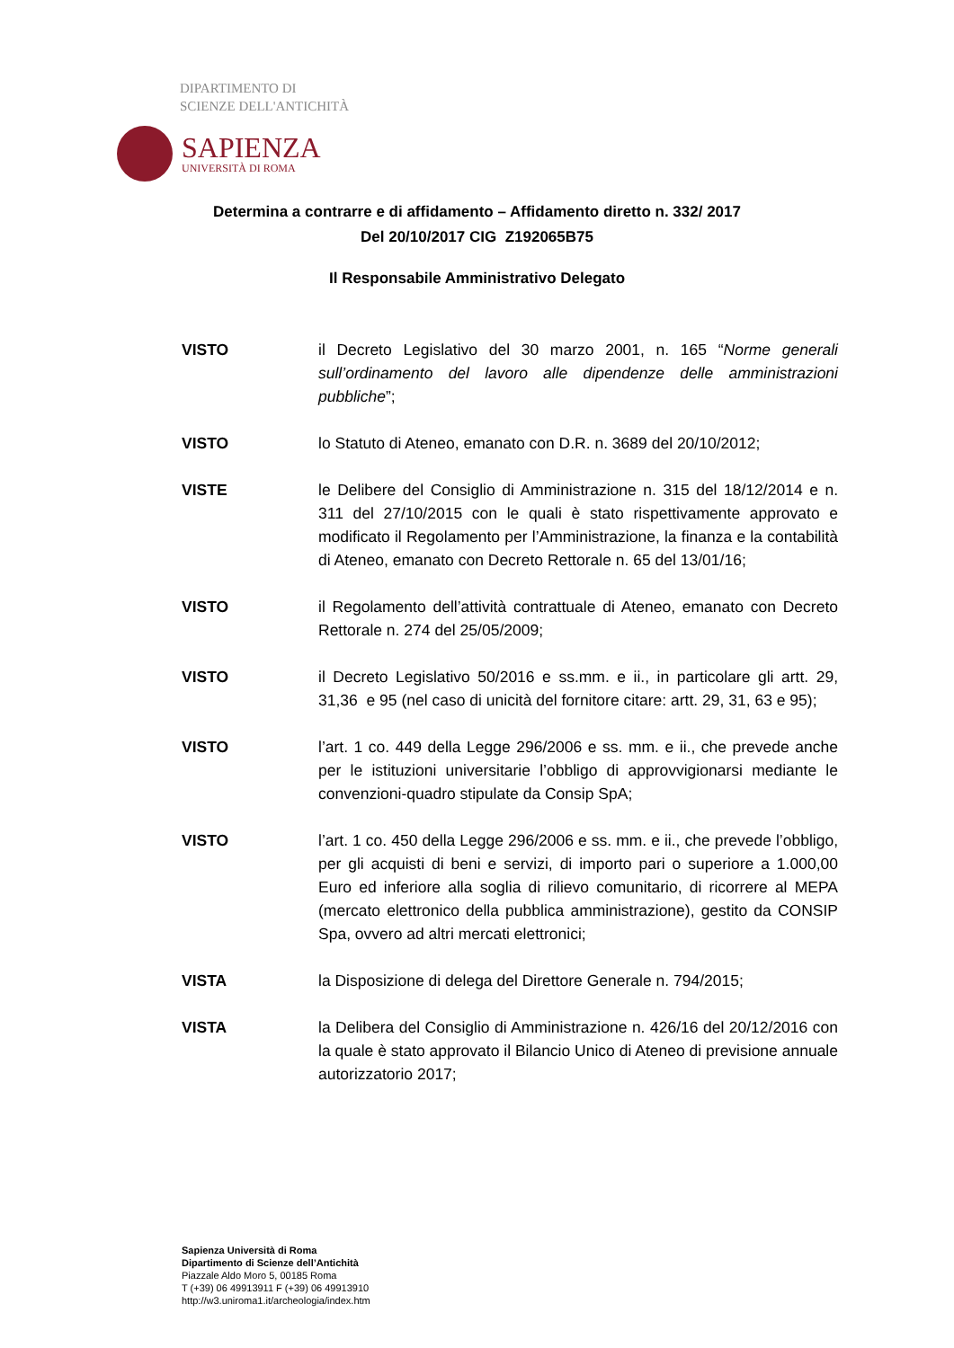DIPARTIMENTO DI
SCIENZE DELL'ANTICHITÀ
SAPIENZA
UNIVERSITÀ DI ROMA
Determina a contrarre e di affidamento – Affidamento diretto n. 332/ 2017
Del 20/10/2017 CIG Z192065B75
Il Responsabile Amministrativo Delegato
VISTO il Decreto Legislativo del 30 marzo 2001, n. 165 “Norme generali sull’ordinamento del lavoro alle dipendenze delle amministrazioni pubbliche”;
VISTO lo Statuto di Ateneo, emanato con D.R. n. 3689 del 20/10/2012;
VISTE le Delibere del Consiglio di Amministrazione n. 315 del 18/12/2014 e n. 311 del 27/10/2015 con le quali è stato rispettivamente approvato e modificato il Regolamento per l’Amministrazione, la finanza e la contabilità di Ateneo, emanato con Decreto Rettorale n. 65 del 13/01/16;
VISTO il Regolamento dell’attività contrattuale di Ateneo, emanato con Decreto Rettorale n. 274 del 25/05/2009;
VISTO il Decreto Legislativo 50/2016 e ss.mm. e ii., in particolare gli artt. 29, 31,36 e 95 (nel caso di unicità del fornitore citare: artt. 29, 31, 63 e 95);
VISTO l’art. 1 co. 449 della Legge 296/2006 e ss. mm. e ii., che prevede anche per le istituzioni universitarie l’obbligo di approvvigionarsi mediante le convenzioni-quadro stipulate da Consip SpA;
VISTO l’art. 1 co. 450 della Legge 296/2006 e ss. mm. e ii., che prevede l’obbligo, per gli acquisti di beni e servizi, di importo pari o superiore a 1.000,00 Euro ed inferiore alla soglia di rilievo comunitario, di ricorrere al MEPA (mercato elettronico della pubblica amministrazione), gestito da CONSIP Spa, ovvero ad altri mercati elettronici;
VISTA la Disposizione di delega del Direttore Generale n. 794/2015;
VISTA la Delibera del Consiglio di Amministrazione n. 426/16 del 20/12/2016 con la quale è stato approvato il Bilancio Unico di Ateneo di previsione annuale autorizzatorio 2017;
Sapienza Università di Roma
Dipartimento di Scienze dell’Antichità
Piazzale Aldo Moro 5, 00185 Roma
T (+39) 06 49913911 F (+39) 06 49913910
http://w3.uniroma1.it/archeologia/index.htm